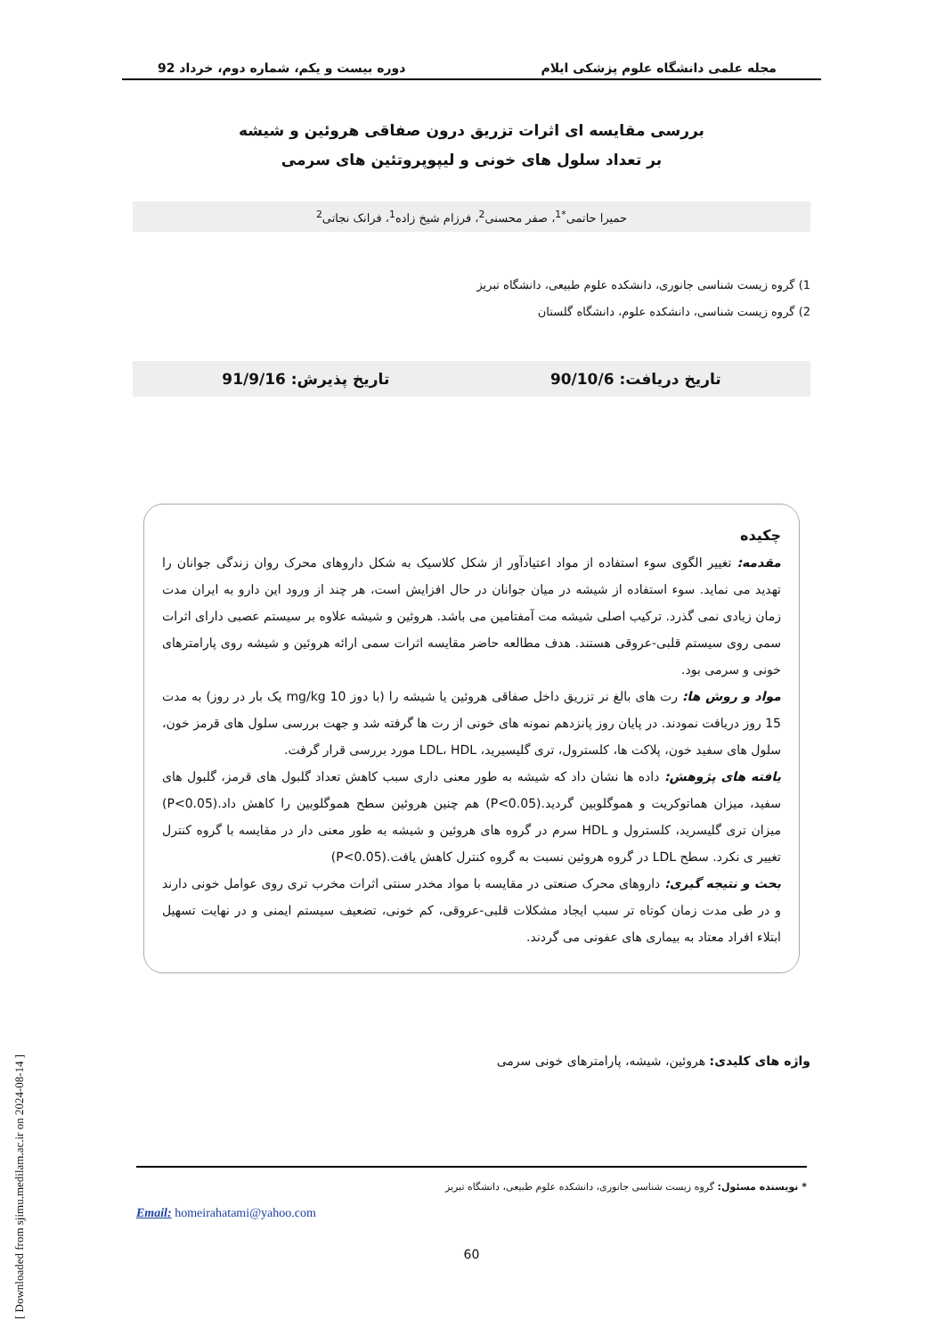مجله علمی دانشگاه علوم پزشکی ایلام دوره بیست و یکم، شماره دوم، خرداد 92
بررسی مقایسه ای اثرات تزریق درون صفاقی هروئین و شیشه
بر تعداد سلول های خونی و لیپوپروتئین های سرمی
حمیرا حاتمی<sup>*1</sup>، صفر محسنی<sup>2</sup>، فرزام شیخ زاده<sup>1</sup>، فرانک نجاتی<sup>2</sup>
1) گروه زیست شناسی جانوری، دانشکده علوم طبیعی، دانشگاه تبریز
2) گروه زیست شناسی، دانشکده علوم، دانشگاه گلستان
تاریخ دریافت: 90/10/6 تاریخ پذیرش: 91/9/16
چکیده
مقدمه: تغییر الگوی سوء استفاده از مواد اعتیادآور از شکل کلاسیک به شکل داروهای محرک روان زندگی جوانان را تهدید می نماید. سوء استفاده از شیشه در میان جوانان در حال افزایش است، هر چند از ورود این دارو به ایران مدت زمان زیادی نمی گذرد. ترکیب اصلی شیشه مت آمفتامین می باشد. هروئین و شیشه علاوه بر سیستم عصبی دارای اثرات سمی روی سیستم قلبی-عروقی هستند. هدف مطالعه حاضر مقایسه اثرات سمی ارائه هروئین و شیشه روی پارامترهای خونی و سرمی بود.
مواد و روش ها: رت های بالغ نر تزریق داخل صفاقی هروئین یا شیشه را (با دوز 10 mg/kg یک بار در روز) به مدت 15 روز دریافت نمودند. در پایان روز پانزدهم نمونه های خونی از رت ها گرفته شد و جهت بررسی سلول های قرمز خون، سلول های سفید خون، پلاکت ها، کلسترول، تری گلیسیرید، LDL، HDL مورد بررسی قرار گرفت.
یافته های پژوهش: داده ها نشان داد که شیشه به طور معنی داری سبب کاهش تعداد گلبول های قرمز، گلبول های سفید، میزان هماتوکریت و هموگلوبین گردید.(P<0.05) هم چنین هروئین سطح هموگلوبین را کاهش داد.(P<0.05) میزان تری گلیسرید، کلسترول و HDL سرم در گروه های هروئین و شیشه به طور معنی دار در مقایسه با گروه کنترل تغییر ی نکرد. سطح LDL در گروه هروئین نسبت به گروه کنترل کاهش یافت.(P<0.05)
بحث و نتیجه گیری: داروهای محرک صنعتی در مقایسه با مواد مخدر سنتی اثرات مخرب تری روی عوامل خونی دارند و در طی مدت زمان کوتاه تر سبب ایجاد مشکلات قلبی-عروقی، کم خونی، تضعیف سیستم ایمنی و در نهایت تسهیل ابتلاء افراد معتاد به بیماری های عفونی می گردند.
واژه های کلیدی: هروئین، شیشه، پارامترهای خونی سرمی
* نویسنده مسئول: گروه زیست شناسی جانوری، دانشکده علوم طبیعی، دانشگاه تبریز
Email: homeirahatami@yahoo.com
60
[ Downloaded from sjimu.medilam.ac.ir on 2024-08-14 ]